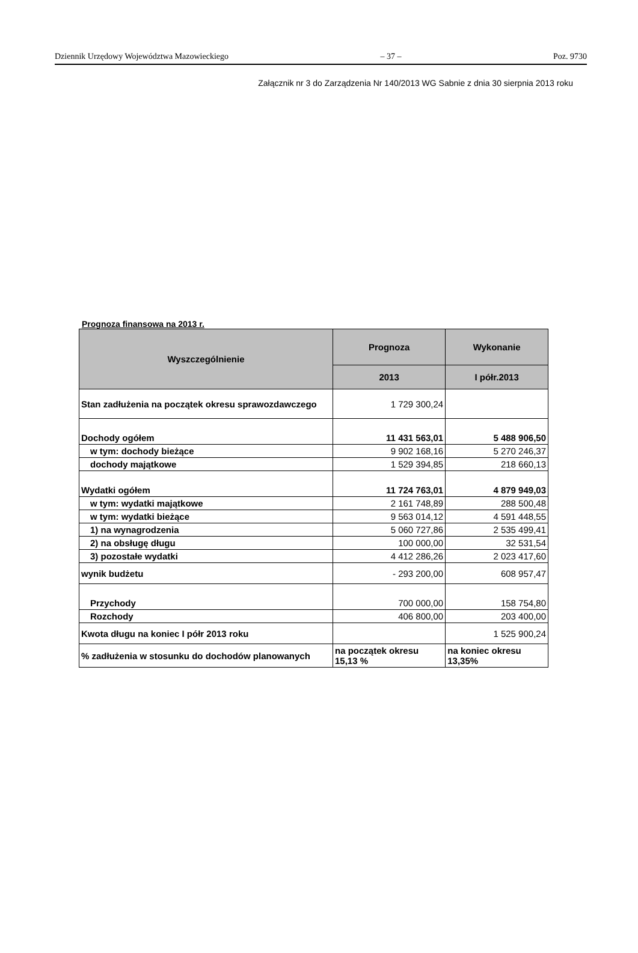Dziennik Urzędowy Województwa Mazowieckiego – 37 – Poz. 9730
Załącznik nr 3 do Zarządzenia Nr 140/2013 WG Sabnie z dnia 30 sierpnia 2013 roku
Prognoza finansowa na 2013 r.
| Wyszczególnienie | Prognoza | Wykonanie |
| --- | --- | --- |
| | 2013 | I półr.2013 |
| Stan zadłużenia na początek okresu sprawozdawczego | 1 729 300,24 | |
| Dochody ogółem | 11 431 563,01 | 5 488 906,50 |
| w tym: dochody bieżące | 9 902 168,16 | 5 270 246,37 |
| dochody majątkowe | 1 529 394,85 | 218 660,13 |
| Wydatki ogółem | 11 724 763,01 | 4 879 949,03 |
| w tym: wydatki majątkowe | 2 161 748,89 | 288 500,48 |
| w tym: wydatki bieżące | 9 563 014,12 | 4 591 448,55 |
| 1) na wynagrodzenia | 5 060 727,86 | 2 535 499,41 |
| 2) na obsługę długu | 100 000,00 | 32 531,54 |
| 3) pozostałe wydatki | 4 412 286,26 | 2 023 417,60 |
| wynik budżetu | - 293 200,00 | 608 957,47 |
| Przychody | 700 000,00 | 158 754,80 |
| Rozchody | 406 800,00 | 203 400,00 |
| Kwota długu na koniec I półr 2013 roku | | 1 525 900,24 |
| % zadłużenia w stosunku do dochodów planowanych | na początek okresu 15,13 % | na koniec okresu 13,35% |